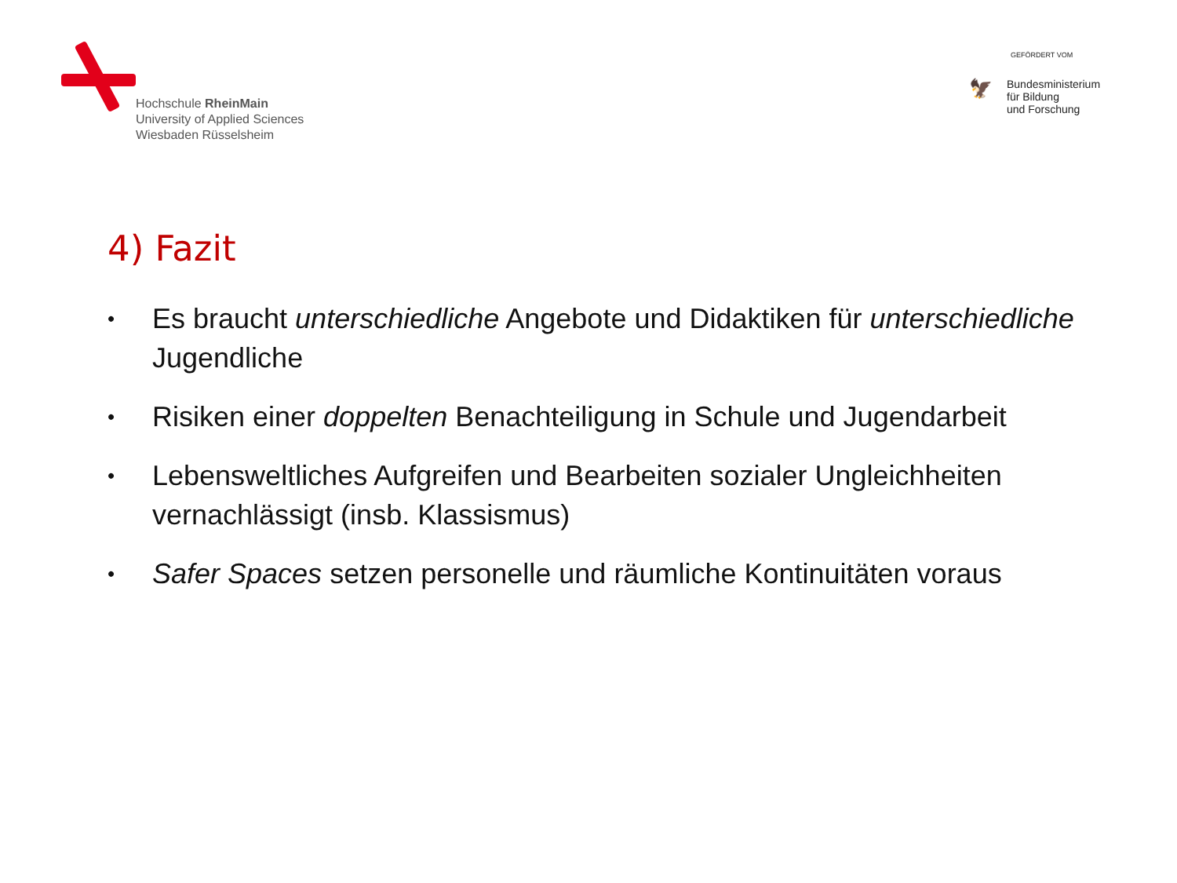Hochschule RheinMain
University of Applied Sciences
Wiesbaden Rüsselsheim
GEFÖRDERT VOM
🦅
Bundesministerium
für Bildung
und Forschung
4) Fazit
• Es braucht unterschiedliche Angebote und Didaktiken für unterschiedliche Jugendliche
• Risiken einer doppelten Benachteiligung in Schule und Jugendarbeit
• Lebensweltliches Aufgreifen und Bearbeiten sozialer Ungleichheiten vernachlässigt (insb. Klassismus)
• Safer Spaces setzen personelle und räumliche Kontinuitäten voraus